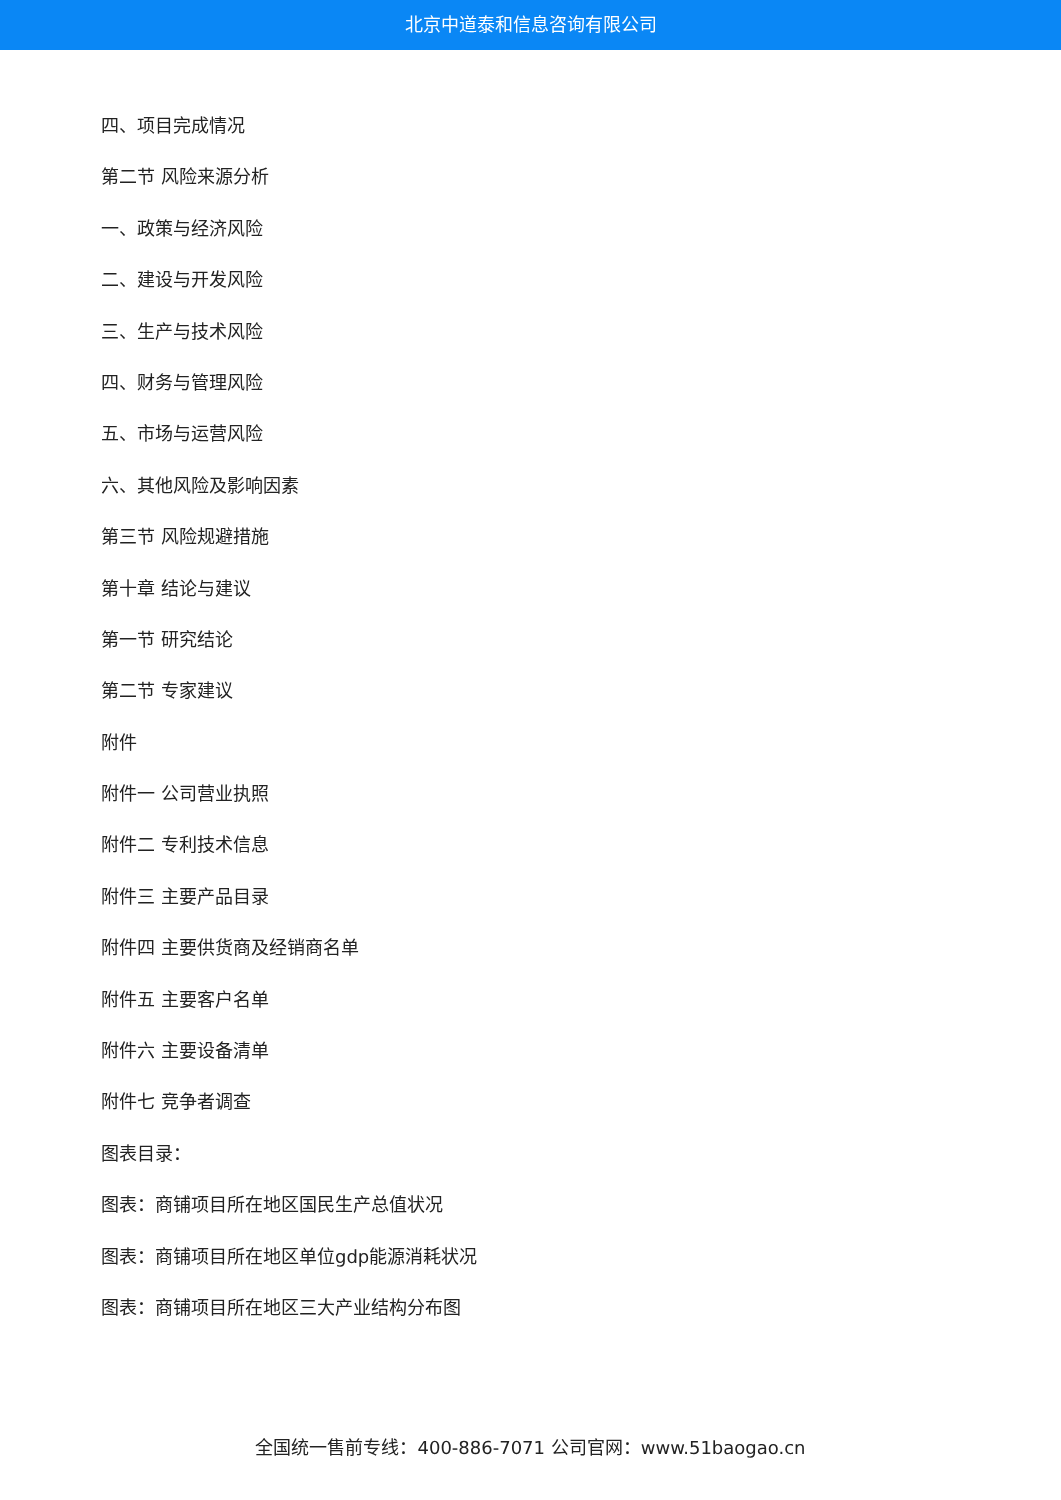北京中道泰和信息咨询有限公司
四、项目完成情况
第二节 风险来源分析
一、政策与经济风险
二、建设与开发风险
三、生产与技术风险
四、财务与管理风险
五、市场与运营风险
六、其他风险及影响因素
第三节 风险规避措施
第十章 结论与建议
第一节 研究结论
第二节 专家建议
附件
附件一 公司营业执照
附件二 专利技术信息
附件三 主要产品目录
附件四 主要供货商及经销商名单
附件五 主要客户名单
附件六 主要设备清单
附件七 竞争者调查
图表目录：
图表：商铺项目所在地区国民生产总值状况
图表：商铺项目所在地区单位gdp能源消耗状况
图表：商铺项目所在地区三大产业结构分布图
全国统一售前专线：400-886-7071 公司官网：www.51baogao.cn